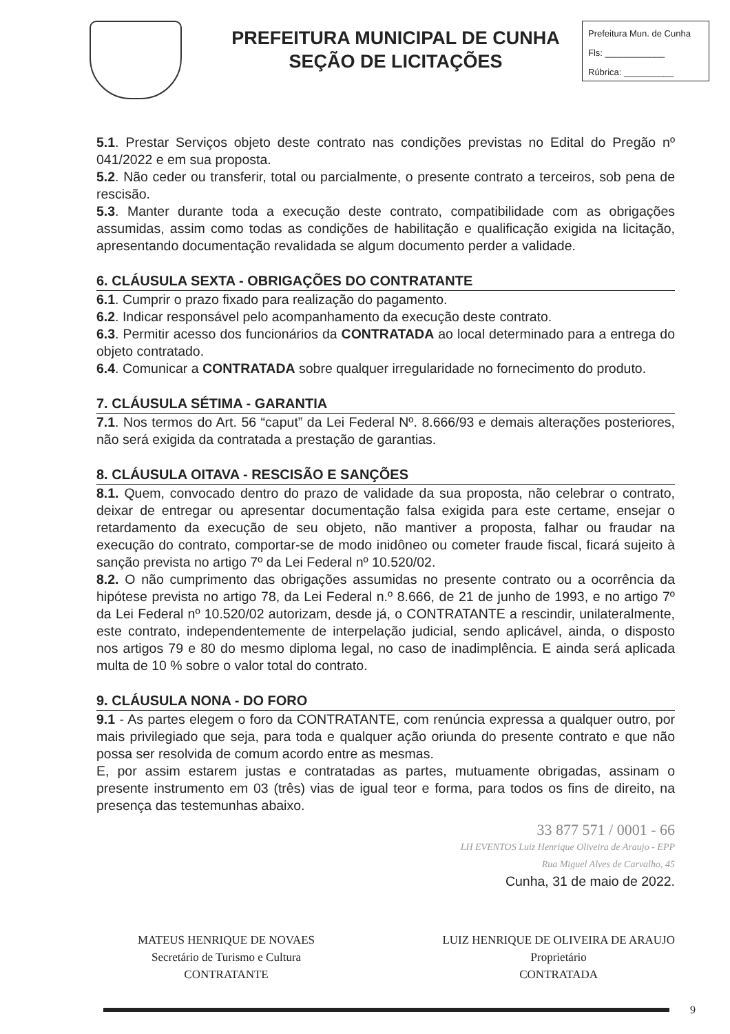PREFEITURA MUNICIPAL DE CUNHA
SEÇÃO DE LICITAÇÕES
Prefeitura Mun. de Cunha
Fls: ____________
Rúbrica: __________
5.1. Prestar Serviços objeto deste contrato nas condições previstas no Edital do Pregão nº 041/2022 e em sua proposta.
5.2. Não ceder ou transferir, total ou parcialmente, o presente contrato a terceiros, sob pena de rescisão.
5.3. Manter durante toda a execução deste contrato, compatibilidade com as obrigações assumidas, assim como todas as condições de habilitação e qualificação exigida na licitação, apresentando documentação revalidada se algum documento perder a validade.
6. CLÁUSULA SEXTA - OBRIGAÇÕES DO CONTRATANTE
6.1. Cumprir o prazo fixado para realização do pagamento.
6.2. Indicar responsável pelo acompanhamento da execução deste contrato.
6.3. Permitir acesso dos funcionários da CONTRATADA ao local determinado para a entrega do objeto contratado.
6.4. Comunicar a CONTRATADA sobre qualquer irregularidade no fornecimento do produto.
7. CLÁUSULA SÉTIMA - GARANTIA
7.1. Nos termos do Art. 56 “caput” da Lei Federal Nº. 8.666/93 e demais alterações posteriores, não será exigida da contratada a prestação de garantias.
8. CLÁUSULA OITAVA - RESCISÃO E SANÇÕES
8.1. Quem, convocado dentro do prazo de validade da sua proposta, não celebrar o contrato, deixar de entregar ou apresentar documentação falsa exigida para este certame, ensejar o retardamento da execução de seu objeto, não mantiver a proposta, falhar ou fraudar na execução do contrato, comportar-se de modo inidôneo ou cometer fraude fiscal, ficará sujeito à sanção prevista no artigo 7º da Lei Federal nº 10.520/02.
8.2. O não cumprimento das obrigações assumidas no presente contrato ou a ocorrência da hipótese prevista no artigo 78, da Lei Federal n.º 8.666, de 21 de junho de 1993, e no artigo 7º da Lei Federal nº 10.520/02 autorizam, desde já, o CONTRATANTE a rescindir, unilateralmente, este contrato, independentemente de interpelação judicial, sendo aplicável, ainda, o disposto nos artigos 79 e 80 do mesmo diploma legal, no caso de inadimplência. E ainda será aplicada multa de 10 % sobre o valor total do contrato.
9. CLÁUSULA NONA - DO FORO
9.1 - As partes elegem o foro da CONTRATANTE, com renúncia expressa a qualquer outro, por mais privilegiado que seja, para toda e qualquer ação oriunda do presente contrato e que não possa ser resolvida de comum acordo entre as mesmas.
E, por assim estarem justas e contratadas as partes, mutuamente obrigadas, assinam o presente instrumento em 03 (três) vias de igual teor e forma, para todos os fins de direito, na presença das testemunhas abaixo.
33 877 571 / 0001 - 66
LH EVENTOS Luiz Henrique Oliveira de Araujo - EPP
Rua Miguel Alves de Carvalho, 45
Cunha, 31 de maio de 2022.
MATEUS HENRIQUE DE NOVAES
Secretário de Turismo e Cultura
CONTRATANTE
LUIZ HENRIQUE DE OLIVEIRA DE ARAUJO
Proprietário
CONTRATADA
9